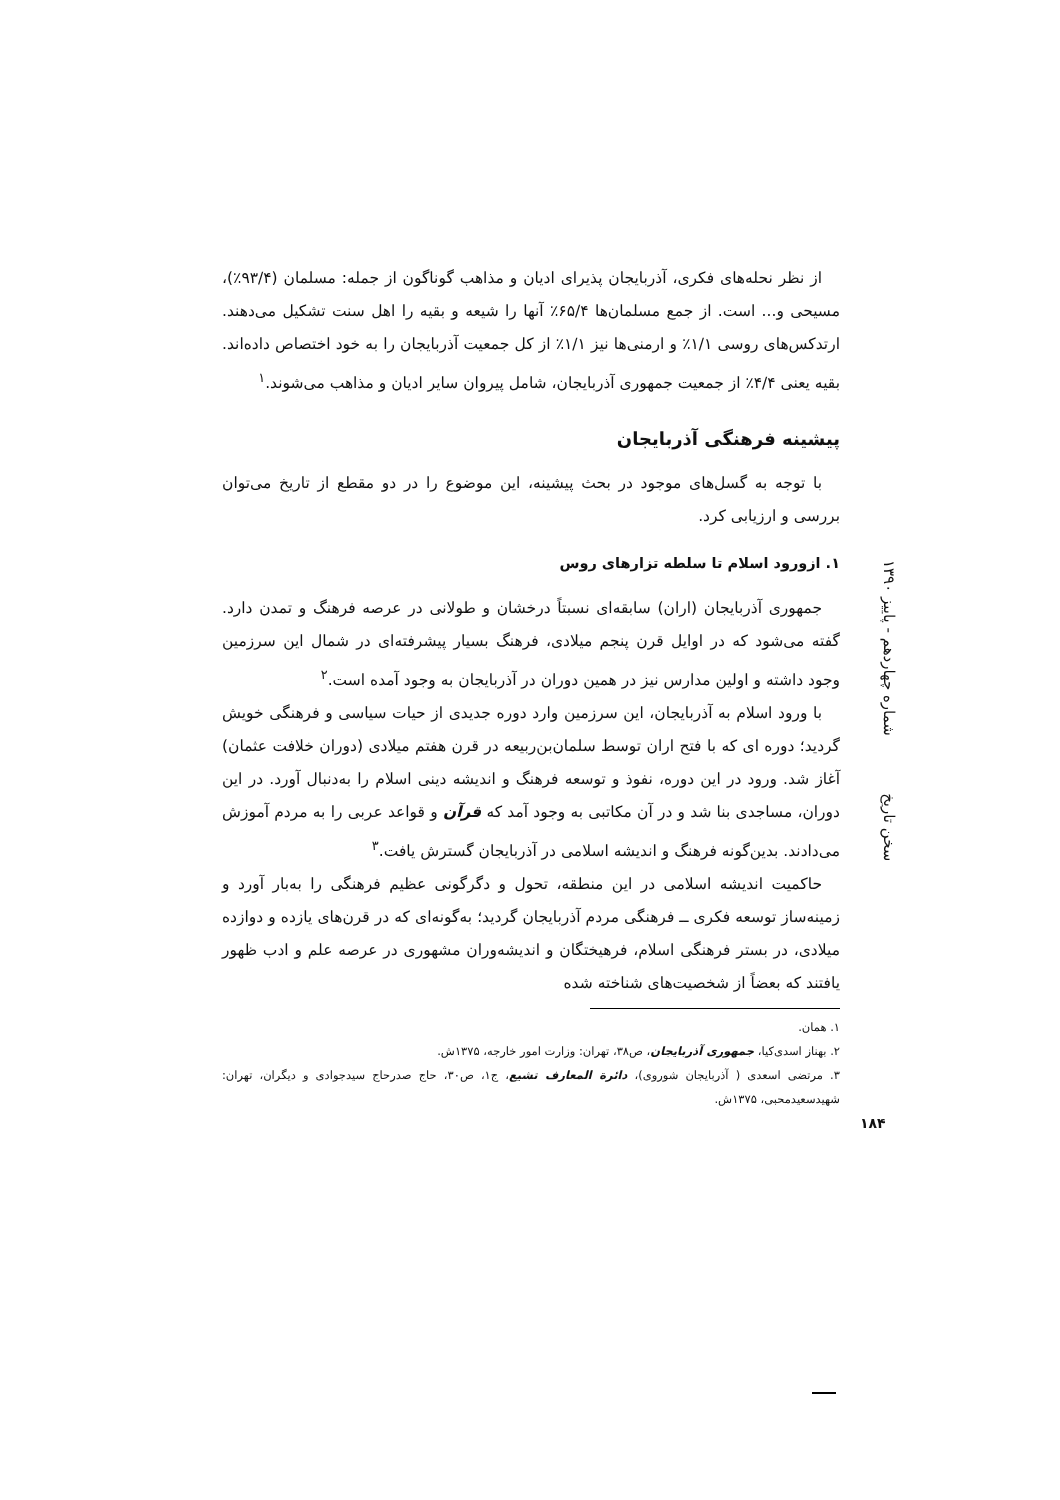از نظر نحله‌های فکری، آذربایجان پذیرای ادیان و مذاهب گوناگون از جمله: مسلمان (۹۳/۴٪)، مسیحی و... است. از جمع مسلمان‌ها ۶۵/۴٪ آنها را شیعه و بقیه را اهل سنت تشکیل می‌دهند. ارتدکس‌های روسی ۱/۱٪ و ارمنی‌ها نیز ۱/۱٪ از کل جمعیت آذربایجان را به خود اختصاص داده‌اند. بقیه یعنی ۴/۴٪ از جمعیت جمهوری آذربایجان، شامل پیروان سایر ادیان و مذاهب می‌شوند.<sup>۱</sup>
پیشینه فرهنگی آذربایجان
با توجه به گسل‌های موجود در بحث پیشینه، این موضوع را در دو مقطع از تاریخ می‌توان بررسی و ارزیابی کرد.
۱. ازورود اسلام تا سلطه تزارهای روس
جمهوری آذربایجان (اران) سابقه‌ای نسبتاً درخشان و طولانی در عرصه فرهنگ و تمدن دارد. گفته می‌شود که در اوایل قرن پنجم میلادی، فرهنگ بسیار پیشرفته‌ای در شمال این سرزمین وجود داشته و اولین مدارس نیز در همین دوران در آذربایجان به وجود آمده است.<sup>۲</sup>
با ورود اسلام به آذربایجان، این سرزمین وارد دوره جدیدی از حیات سیاسی و فرهنگی خویش گردید؛ دوره ای که با فتح اران توسط سلمان‌بن‌ربیعه در قرن هفتم میلادی (دوران خلافت عثمان) آغاز شد. ورود در این دوره، نفوذ و توسعه فرهنگ و اندیشه دینی اسلام را به‌دنبال آورد. در این دوران، مساجدی بنا شد و در آن مکاتبی به وجود آمد که قرآن و قواعد عربی را به مردم آموزش می‌دادند. بدین‌گونه فرهنگ و اندیشه اسلامی در آذربایجان گسترش یافت.<sup>۳</sup>
حاکمیت اندیشه اسلامی در این منطقه، تحول و دگرگونی عظیم فرهنگی را به‌بار آورد و زمینه‌ساز توسعه فکری ــ فرهنگی مردم آذربایجان گردید؛ به‌گونه‌ای که در قرن‌های یازده و دوازده میلادی، در بستر فرهنگی اسلام، فرهیختگان و اندیشه‌وران مشهوری در عرصه علم و ادب ظهور یافتند که بعضاً از شخصیت‌های شناخته شده
۱. همان.
۲. بهناز اسدی‌کیا، جمهوری آذربایجان، ص۳۸، تهران: وزارت امور خارجه، ۱۳۷۵ش.
۳. مرتضی اسعدی ( آذربایجان شوروی)، دائرة المعارف تشیع، ج۱، ص۳۰، حاج صدرحاج سیدجوادی و دیگران، تهران: شهیدسعیدمحبی، ۱۳۷۵ش.
سخن تاریخ شماره چهاردهم - پاییز ۱۳۹۰
۱۸۴